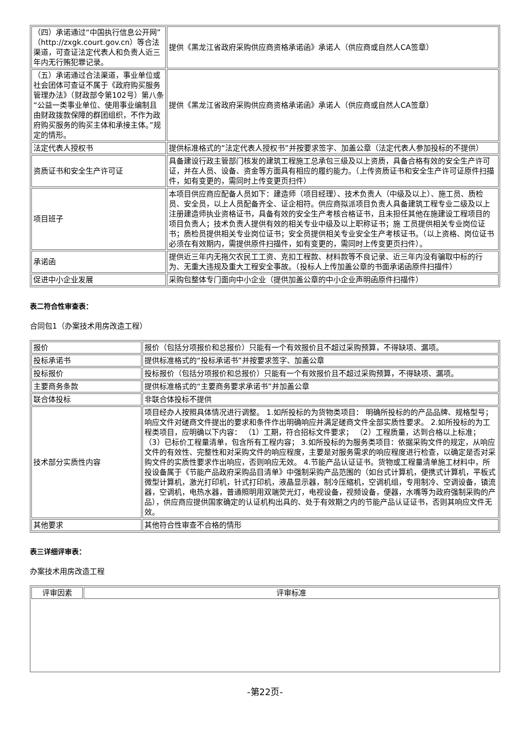| （四）承诺通过“中国执行信息公开网”（http://zxgk.court.gov.cn）等合法渠道，可查证法定代表人和负责人近三年内无行贿犯罪记录。 | 提供《黑龙江省政府采购供应商资格承诺函》承诺人（供应商或自然人CA签章） |
| （五）承诺通过合法渠道，事业单位或社会团体可查证不属于《政府购买服务管理办法》（财政部令第102号）第八条“公益一类事业单位、使用事业编制且由财政拨款保障的群团组织，不作为政府购买服务的购买主体和承接主体。”规定的情形。 | 提供《黑龙江省政府采购供应商资格承诺函》承诺人（供应商或自然人CA签章） |
| 法定代表人授权书 | 提供标准格式的“法定代表人授权书”并按要求签字、加盖公章（法定代表人参加投标的不提供） |
| 资质证书和安全生产许可证 | 具备建设行政主管部门核发的建筑工程施工总承包三级及以上资质，具备合格有效的安全生产许可证，并在人员、设备、资金等方面具有相应的履约能力。（上传资质证书和安全生产许可证原件扫描件，如有变更的，需同时上传变更页扫件） |
| 项目班子 | 本项目供应商应配备人员如下：建造师（项目经理）、技术负责人（中级及以上）、施工员、质检员、安全员，以上人员配备齐全、证企相符。供应商拟派项目负责人具备建筑工程专业二级及以上注册建造师执业资格证书，具备有效的安全生产考核合格证书，且未担任其他在施建设工程项目的项目负责人；技术负责人提供有效的相关专业中级及以上职称证书；施 工员提供相关专业岗位证书；质检员提供相关专业岗位证书；安全员提供相关专业安全生产考核证书。（以上资格、岗位证书必须在有效期内，需提供原件扫描件，如有变更的，需同时上传变更页扫件）。 |
| 承诺函 | 提供近三年内无拖欠农民工工资、克扣工程款、材料款等不良记录、近三年内没有骗取中标的行为、无重大违规及重大工程安全事故。（投标人上传加盖公章的书面承诺函原件扫描件） |
| 促进中小企业发展 | 采购包整体专门面向中小企业（提供加盖公章的中小企业声明函原件扫描件） |
表二符合性审查表：
合同包1（办案技术用房改造工程）
| 报价 | 报价（包括分项报价和总报价）只能有一个有效报价且不超过采购预算，不得缺项、漏项。 |
| 投标承诺书 | 提供标准格式的“投标承诺书”并按要求签字、加盖公章 |
| 投标报价 | 投标报价（包括分项报价和总报价）只能有一个有效报价且不超过采购预算，不得缺项、漏项。 |
| 主要商务条款 | 提供标准格式的“主要商务要求承诺书”并加盖公章 |
| 联合体投标 | 非联合体投标不提供 |
| 技术部分实质性内容 | 项目经办人按照具体情况进行调整。 1.如所投标的为货物类项目： 明确所投标的的产品品牌、规格型号；响应文件对磋商文件提出的要求和条件作出明确响应并满足磋商文件全部实质性要求。 2.如所投标的为工程类项目，应明确以下内容： （1）工期，符合招标文件要求； （2）工程质量，达到合格以上标准； （3）已标价工程量清单，包含所有工程内容； 3.如所投标的为服务类项目：依据采购文件的规定，从响应文件的有效性、完整性和对采购文件的响应程度，主要是对服务需求的响应程度进行检查，以确定是否对采购文件的实质性要求作出响应，否则响应无效。 4.节能产品认证证书。货物或工程量清单施工材料中，所投设备属于《节能产品政府采购品目清单》中强制采购产品范围的（如台式计算机，便携式计算机，平板式微型计算机，激光打印机，针式打印机，液晶显示器，制冷压缩机，空调机组，专用制冷、空调设备，镇流器，空调机，电热水器，普通照明用双端荧光灯，电视设备，视频设备，便器，水嘴等为政府强制采购的产品），供应商应提供国家确定的认证机构出具的、处于有效期之内的节能产品认证证书，否则其响应文件无效。 |
| 其他要求 | 其他符合性审查不合格的情形 |
表三详细评审表：
办案技术用房改造工程
| 评审因素 | 评审标准 |
-第22页-